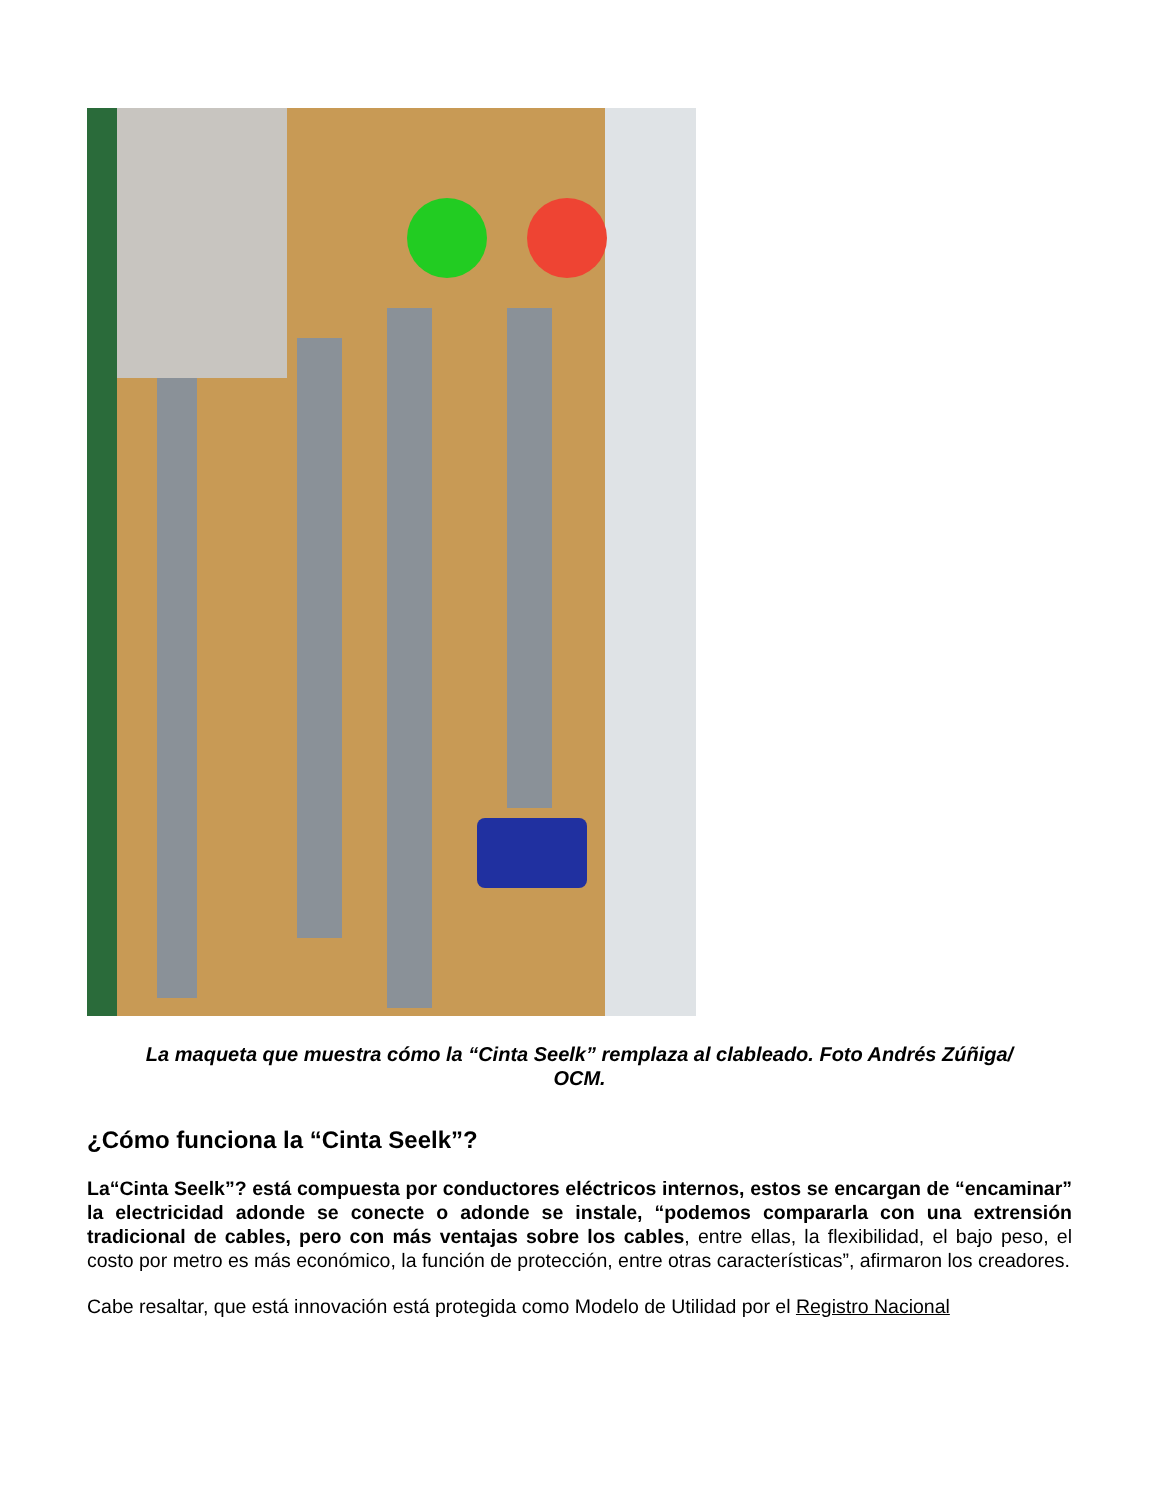La maqueta que muestra cómo la “Cinta Seelk” remplaza al clableado. Foto Andrés Zúñiga/ OCM.
¿Cómo funciona la “Cinta Seelk”?
La“Cinta Seelk”? está compuesta por conductores eléctricos internos, estos se encargan de “encaminar” la electricidad adonde se conecte o adonde se instale, “podemos compararla con una extrensión tradicional de cables, pero con más ventajas sobre los cables, entre ellas, la flexibilidad, el bajo peso, el costo por metro es más económico, la función de protección, entre otras características”, afirmaron los creadores.
Cabe resaltar, que está innovación está protegida como Modelo de Utilidad por el Registro Nacional